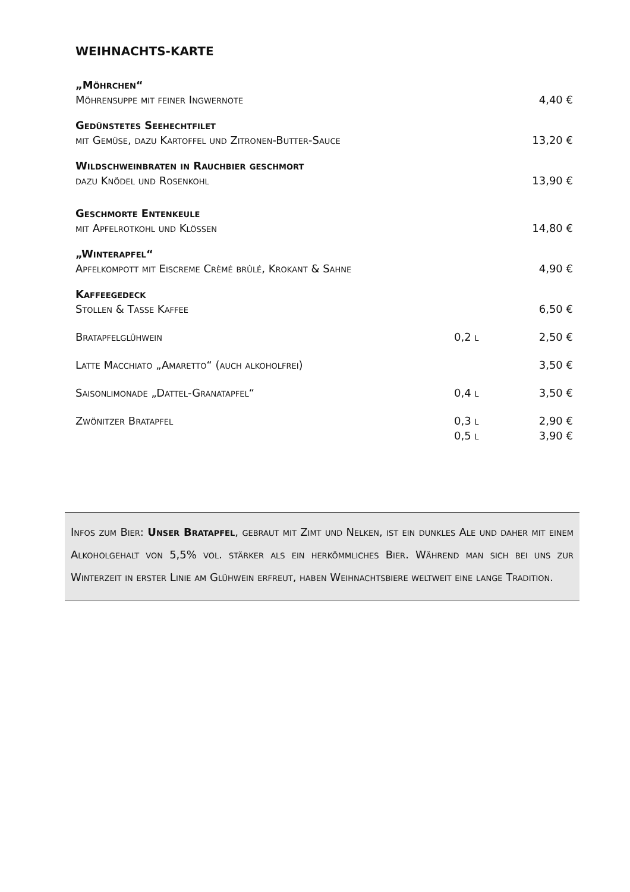WEIHNACHTS-KARTE
| „Möhrchen“ | | |
| Möhrensuppe mit feiner Ingwernote | | 4,40 € |
| Gedünstetes Seehechtfilet | | |
| mit Gemüse, dazu Kartoffel und Zitronen-Butter-Sauce | | 13,20 € |
| Wildschweinbraten in Rauchbier geschmort | | |
| dazu Knödel und Rosenkohl | | 13,90 € |
| Geschmorte Entenkeule | | |
| mit Apfelrotkohl und Klößen | | 14,80 € |
| „Winterapfel“ | | |
| Apfelkompott mit Eiscreme Crèmé brûlé, Krokant & Sahne | | 4,90 € |
| Kaffeegedeck | | |
| Stollen & Tasse Kaffee | | 6,50 € |
| Bratapfelglühwein | 0,2 l | 2,50 € |
| Latte Macchiato „Amaretto“ (auch alkoholfrei) | | 3,50 € |
| Saisonlimonade „Dattel-Granatapfel“ | 0,4 l | 3,50 € |
| Zwönitzer Bratapfel | 0,3 l | 2,90 € |
| | 0,5 l | 3,90 € |
Infos zum Bier: Unser Bratapfel, gebraut mit Zimt und Nelken, ist ein dunkles Ale und daher mit einem Alkoholgehalt von 5,5% vol. stärker als ein herkömmliches Bier. Während man sich bei uns zur Winterzeit in erster Linie am Glühwein erfreut, haben Weihnachtsbiere weltweit eine lange Tradition.